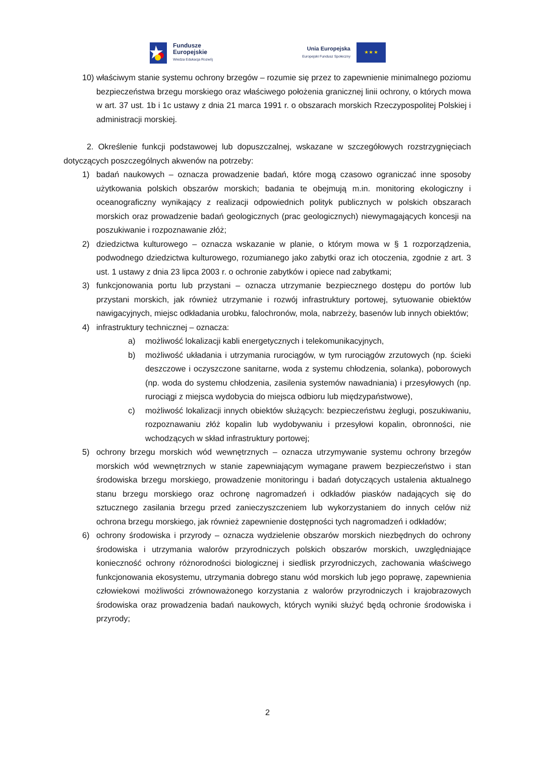Fundusze
Europejskie
Wiedza Edukacja Rozwój
Unia Europejska
Europejski Fundusz Społeczny
★ ★ ★
10) właściwym stanie systemu ochrony brzegów – rozumie się przez to zapewnienie minimalnego poziomu bezpieczeństwa brzegu morskiego oraz właściwego położenia granicznej linii ochrony, o których mowa w art. 37 ust. 1b i 1c ustawy z dnia 21 marca 1991 r. o obszarach morskich Rzeczypospolitej Polskiej i administracji morskiej.
2. Określenie funkcji podstawowej lub dopuszczalnej, wskazane w szczegółowych rozstrzygnięciach dotyczących poszczególnych akwenów na potrzeby:
1) badań naukowych – oznacza prowadzenie badań, które mogą czasowo ograniczać inne sposoby użytkowania polskich obszarów morskich; badania te obejmują m.in. monitoring ekologiczny i oceanograficzny wynikający z realizacji odpowiednich polityk publicznych w polskich obszarach morskich oraz prowadzenie badań geologicznych (prac geologicznych) niewymagających koncesji na poszukiwanie i rozpoznawanie złóż;
2) dziedzictwa kulturowego – oznacza wskazanie w planie, o którym mowa w § 1 rozporządzenia, podwodnego dziedzictwa kulturowego, rozumianego jako zabytki oraz ich otoczenia, zgodnie z art. 3 ust. 1 ustawy z dnia 23 lipca 2003 r. o ochronie zabytków i opiece nad zabytkami;
3) funkcjonowania portu lub przystani – oznacza utrzymanie bezpiecznego dostępu do portów lub przystani morskich, jak również utrzymanie i rozwój infrastruktury portowej, sytuowanie obiektów nawigacyjnych, miejsc odkładania urobku, falochronów, mola, nabrzeży, basenów lub innych obiektów;
4) infrastruktury technicznej – oznacza:
a) możliwość lokalizacji kabli energetycznych i telekomunikacyjnych,
b) możliwość układania i utrzymania rurociągów, w tym rurociągów zrzutowych (np. ścieki deszczowe i oczyszczone sanitarne, woda z systemu chłodzenia, solanka), poborowych (np. woda do systemu chłodzenia, zasilenia systemów nawadniania) i przesyłowych (np. rurociągi z miejsca wydobycia do miejsca odbioru lub międzypaństwowe),
c) możliwość lokalizacji innych obiektów służących: bezpieczeństwu żeglugi, poszukiwaniu, rozpoznawaniu złóż kopalin lub wydobywaniu i przesyłowi kopalin, obronności, nie wchodzących w skład infrastruktury portowej;
5) ochrony brzegu morskich wód wewnętrznych – oznacza utrzymywanie systemu ochrony brzegów morskich wód wewnętrznych w stanie zapewniającym wymagane prawem bezpieczeństwo i stan środowiska brzegu morskiego, prowadzenie monitoringu i badań dotyczących ustalenia aktualnego stanu brzegu morskiego oraz ochronę nagromadzeń i odkładów piasków nadających się do sztucznego zasilania brzegu przed zanieczyszczeniem lub wykorzystaniem do innych celów niż ochrona brzegu morskiego, jak również zapewnienie dostępności tych nagromadzeń i odkładów;
6) ochrony środowiska i przyrody – oznacza wydzielenie obszarów morskich niezbędnych do ochrony środowiska i utrzymania walorów przyrodniczych polskich obszarów morskich, uwzględniające konieczność ochrony różnorodności biologicznej i siedlisk przyrodniczych, zachowania właściwego funkcjonowania ekosystemu, utrzymania dobrego stanu wód morskich lub jego poprawę, zapewnienia człowiekowi możliwości zrównoważonego korzystania z walorów przyrodniczych i krajobrazowych środowiska oraz prowadzenia badań naukowych, których wyniki służyć będą ochronie środowiska i przyrody;
2